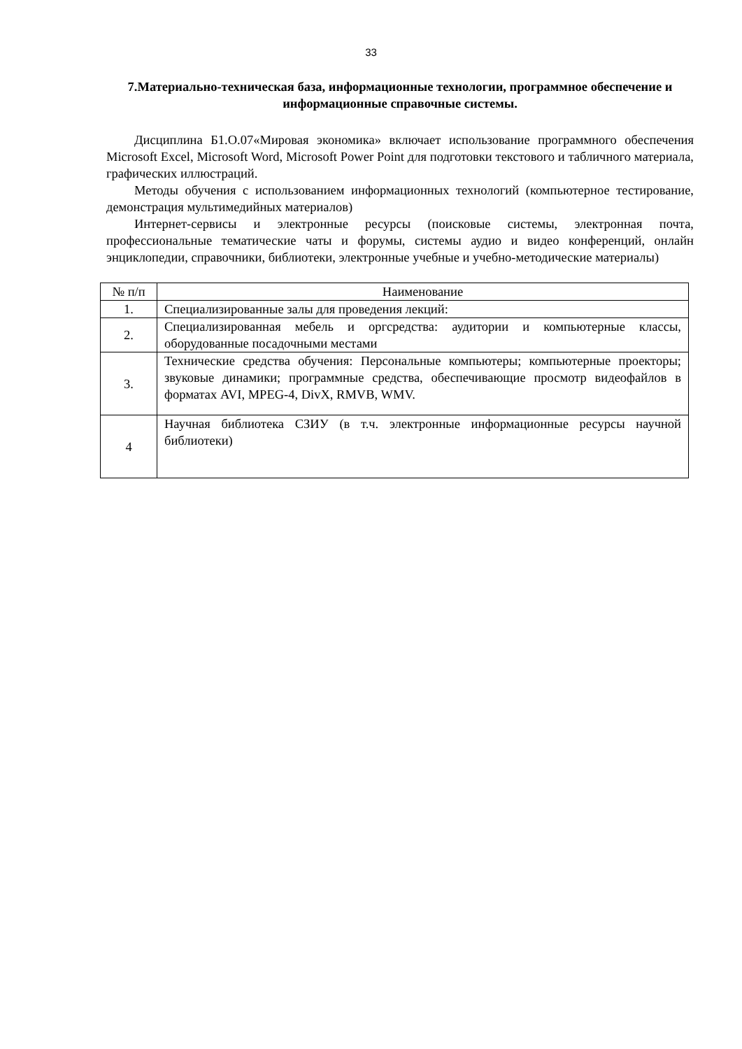33
7.Материально-техническая база, информационные технологии, программное обеспечение и информационные справочные системы.
Дисциплина Б1.О.07«Мировая экономика» включает использование программного обеспечения Microsoft Excel, Microsoft Word, Microsoft Power Point для подготовки текстового и табличного материала, графических иллюстраций.
Методы обучения с использованием информационных технологий (компьютерное тестирование, демонстрация мультимедийных материалов)
Интернет-сервисы и электронные ресурсы (поисковые системы, электронная почта, профессиональные тематические чаты и форумы, системы аудио и видео конференций, онлайн энциклопедии, справочники, библиотеки, электронные учебные и учебно-методические материалы)
| № п/п | Наименование |
| --- | --- |
| 1. | Специализированные залы для проведения лекций: |
| 2. | Специализированная мебель и оргсредства: аудитории и компьютерные классы, оборудованные посадочными местами |
| 3. | Технические средства обучения: Персональные компьютеры; компьютерные проекторы; звуковые динамики; программные средства, обеспечивающие просмотр видеофайлов в форматах AVI, MPEG-4, DivX, RMVB, WMV. |
| 4 | Научная библиотека СЗИУ (в т.ч. электронные информационные ресурсы научной библиотеки) |